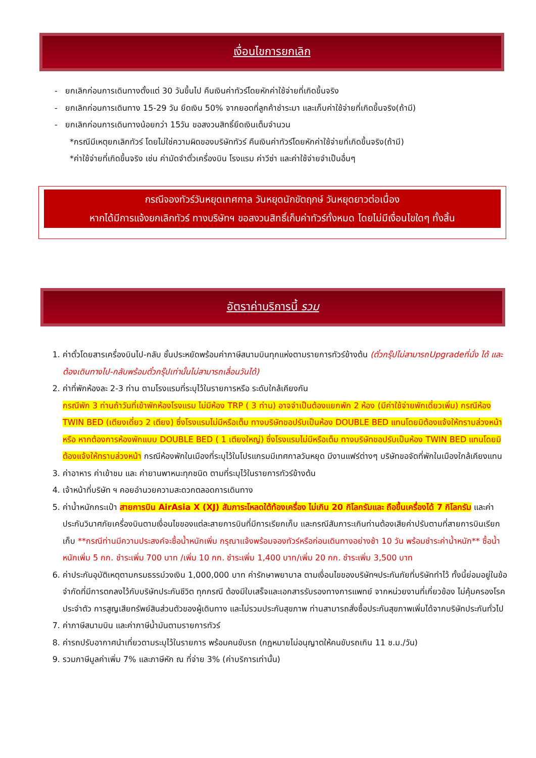เงื่อนไขการยกเลิก
- ยกเลิกก่อนการเดินทางตั้งแต่ 30 วันขึ้นไป คืนเงินค่าทัวร์โดยหักค่าใช้จ่ายที่เกิดขึ้นจริง
- ยกเลิกก่อนการเดินทาง 15-29 วัน ยึดเงิน 50% จากยอดที่ลูกค้าชำระมา และเก็บค่าใช้จ่ายที่เกิดขึ้นจริง(ถ้ามี)
- ยกเลิกก่อนการเดินทางน้อยกว่า 15วัน ขอสงวนสิทธิ์ยึดเงินเต็มจำนวน
*กรณีมีเหตุยกเลิกทัวร์ โดยไม่ใช่ความผิดของบริษัททัวร์ คืนเงินค่าทัวร์โดยหักค่าใช้จ่ายที่เกิดขึ้นจริง(ถ้ามี)
*ค่าใช้จ่ายที่เกิดขึ้นจริง เช่น ค่ามัดจำตั๋วเครื่องบิน โรงแรม ค่าวีซ่า และค่าใช้จ่ายจำเป็นอื่นๆ
กรณีจองทัวร์วันหยุดเทศกาล วันหยุดนักขัตฤกษ์ วันหยุดยาวต่อเนื่อง
หากได้มีการแจ้งยกเลิกทัวร์ ทางบริษัทฯ ขอสงวนสิทธิ์เก็บค่าทัวร์ทั้งหมด โดยไม่มีเงื่อนไขใดๆ ทั้งสิ้น
อัตราค่าบริการนี้ รวม
1. ค่าตั๋วโดยสารเครื่องบินไป-กลับ ชั้นประหยัดพร้อมค่าภาษีสนามบินทุกแห่งตามรายการทัวร์ข้างต้น (ตั๋วกรุ๊ปไม่สามารถUpgradeที่นั่ง ได้ และต้องเดินทางไป-กลับพร้อมตั๋วกรุ๊ปเท่านั้นไม่สามารถเลื่อนวันได้)
2. ค่าที่พักห้องละ 2-3 ท่าน ตามโรงแรมที่ระบุไว้ในรายการหรือ ระดับใกล้เคียงกัน
กรณีพัก 3 ท่านถ้าวันที่เข้าพักห้องโรงแรม ไม่มีห้อง TRP ( 3 ท่าน) อาจจำเป็นต้องแยกพัก 2 ห้อง (มีค่าใช้จ่ายพักเดี่ยวเพิ่ม) กรณีห้อง TWIN BED (เตียงเดี่ยว 2 เตียง) ซึ่งโรงแรมไม่มีหรือเต็ม ทางบริษัทขอปรับเป็นห้อง DOUBLE BED แทนโดยมิต้องแจ้งให้ทราบล่วงหน้า หรือ หากต้องการห้องพักแบบ DOUBLE BED ( 1 เตียงใหญ่) ซึ่งโรงแรมไม่มีหรือเต็ม ทางบริษัทขอปรับเป็นห้อง TWIN BED แทนโดยมิต้องแจ้งให้ทราบล่วงหน้า กรณีห้องพักในเมืองที่ระบุไว้ในโปรแกรมมีเทศกาลวันหยุด มีงานแฟร์ต่างๆ บริษัทขอจัดที่พักในเมืองใกล้เคียงแทน
3. ค่าอาหาร ค่าเข้าชม และ ค่ายานพาหนะทุกชนิด ตามที่ระบุไว้ในรายการทัวร์ข้างต้น
4. เจ้าหน้าที่บริษัท ฯ คอยอำนวยความสะดวกตลอดการเดินทาง
5. ค่าน้ำหนักกระเป๋า สายการบิน AirAsia X (XJ) สัมภาระโหลดใต้ท้องเครื่อง ไม่เกิน 20 กิโลกรัมและ ถือขึ้นเครื่องได้ 7 กิโลกรัม และค่าประกันวินาศภัยเครื่องบินตามเงื่อนไขของแต่ละสายการบินที่มีการเรียกเก็บ และกรณีสัมภาระเกินท่านต้องเสียค่าปรับตามที่สายการบินเรียกเก็บ **กรณีท่านมีความประสงค์จะซื้อน้ำหนักเพิ่ม กรุณาแจ้งพร้อมจองทัวร์หรือก่อนเดินทางอย่างช้า 10 วัน พร้อมชำระค่าน้ำหนัก** ซื้อน้ำหนักเพิ่ม 5 กก. ชำระเพิ่ม 700 บาท /เพิ่ม 10 กก. ชำระเพิ่ม 1,400 บาท/เพิ่ม 20 กก. ชำระเพิ่ม 3,500 บาท
6. ค่าประกันอุบัติเหตุตามกรมธรรม์วงเงิน 1,000,000 บาท ค่ารักษาพยาบาล ตามเงื่อนไขของบริษัทฯประกันภัยที่บริษัททำไว้ ทั้งนี้ย่อมอยู่ในข้อจำกัดที่มีการตกลงไว้กับบริษัทประกันชีวิต ทุกกรณี ต้องมีใบเสร็จและเอกสารรับรองทางการแพทย์ จากหน่วยงานที่เกี่ยวข้อง ไม่คุ้มครองโรคประจำตัว การสูญเสียทรัพย์สินส่วนตัวของผู้เดินทาง และไม่รวมประกันสุขภาพ ท่านสามารถสั่งซื้อประกันสุขภาพเพิ่มได้จากบริษัทประกันทั่วไป
7. ค่าภาษีสนามบิน และค่าภาษีน้ำมันตามรายการทัวร์
8. ค่ารถปรับอากาศนำเที่ยวตามระบุไว้ในรายการ พร้อมคนขับรถ (กฎหมายไม่อนุญาตให้คนขับรถเกิน 11 ช.ม./วัน)
9. รวมภาษีมูลค่าเพิ่ม 7% และภาษีหัก ณ ที่จ่าย 3% (ค่าบริการเท่านั้น)